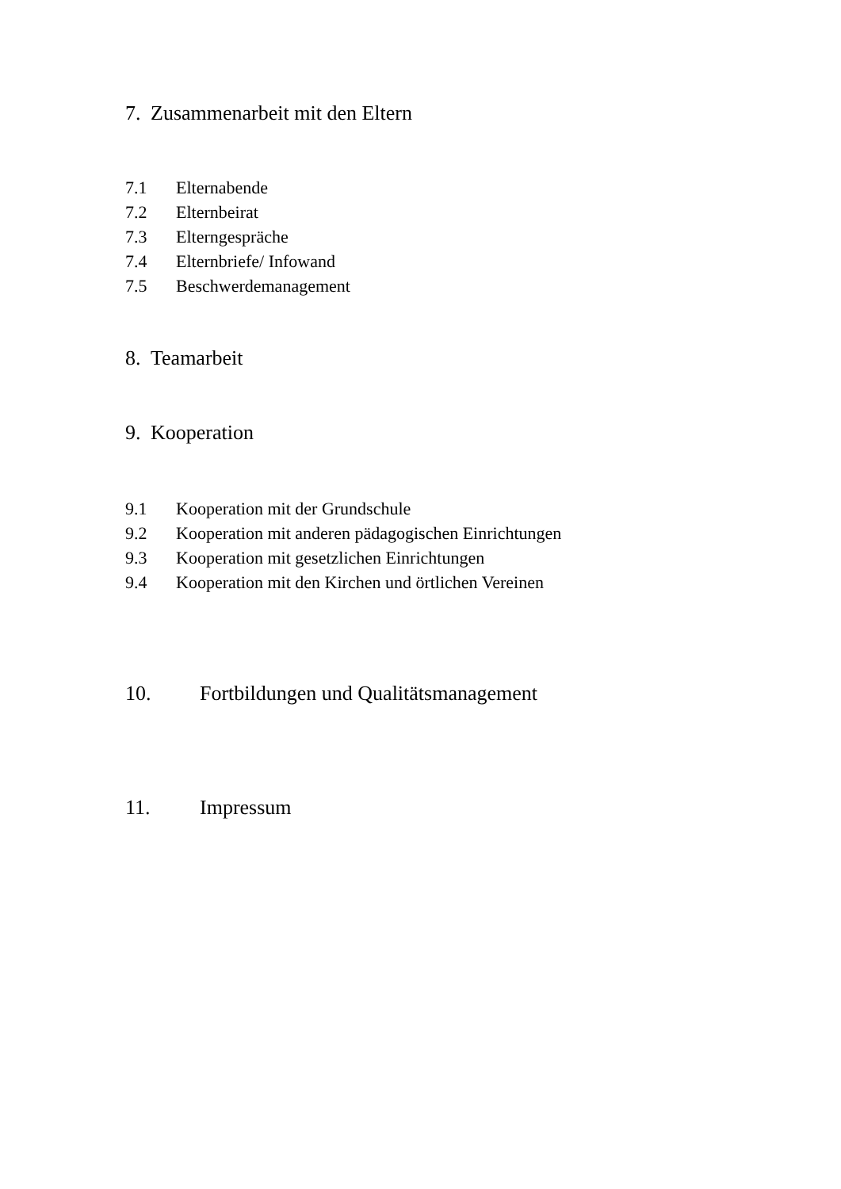7. Zusammenarbeit mit den Eltern
7.1 Elternabende
7.2 Elternbeirat
7.3 Elterngespräche
7.4 Elternbriefe/ Infowand
7.5 Beschwerdemanagement
8. Teamarbeit
9. Kooperation
9.1 Kooperation mit der Grundschule
9.2 Kooperation mit anderen pädagogischen Einrichtungen
9.3 Kooperation mit gesetzlichen Einrichtungen
9.4 Kooperation mit den Kirchen und örtlichen Vereinen
10. Fortbildungen und Qualitätsmanagement
11. Impressum